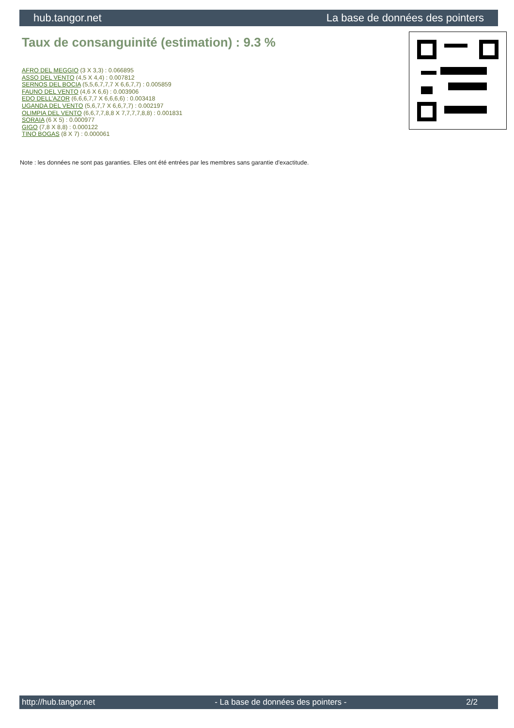hub.tangor.net La base de données des pointers
Taux de consanguinité (estimation) : 9.3 %
AFRO DEL MEGGIO (3 X 3,3) : 0.066895
ASSO DEL VENTO (4,5 X 4,4) : 0.007812
SERNOS DEL BOCIA (5,5,6,7,7,7 X 6,6,7,7) : 0.005859
FAUNO DEL VENTO (4,6 X 6,6) : 0.003906
EDO DELL'AZOR (6,6,6,7,7 X 6,6,6,6) : 0.003418
UGANDA DEL VENTO (5,6,7,7 X 6,6,7,7) : 0.002197
OLIMPIA DEL VENTO (6,6,7,7,8,8 X 7,7,7,7,8,8) : 0.001831
SORAIA (6 X 5) : 0.000977
GIGO (7,8 X 8,8) : 0.000122
TINO BOGAS (8 X 7) : 0.000061
Note : les données ne sont pas garanties. Elles ont été entrées par les membres sans garantie d'exactitude.
http://hub.tangor.net - La base de données des pointers - 2/2